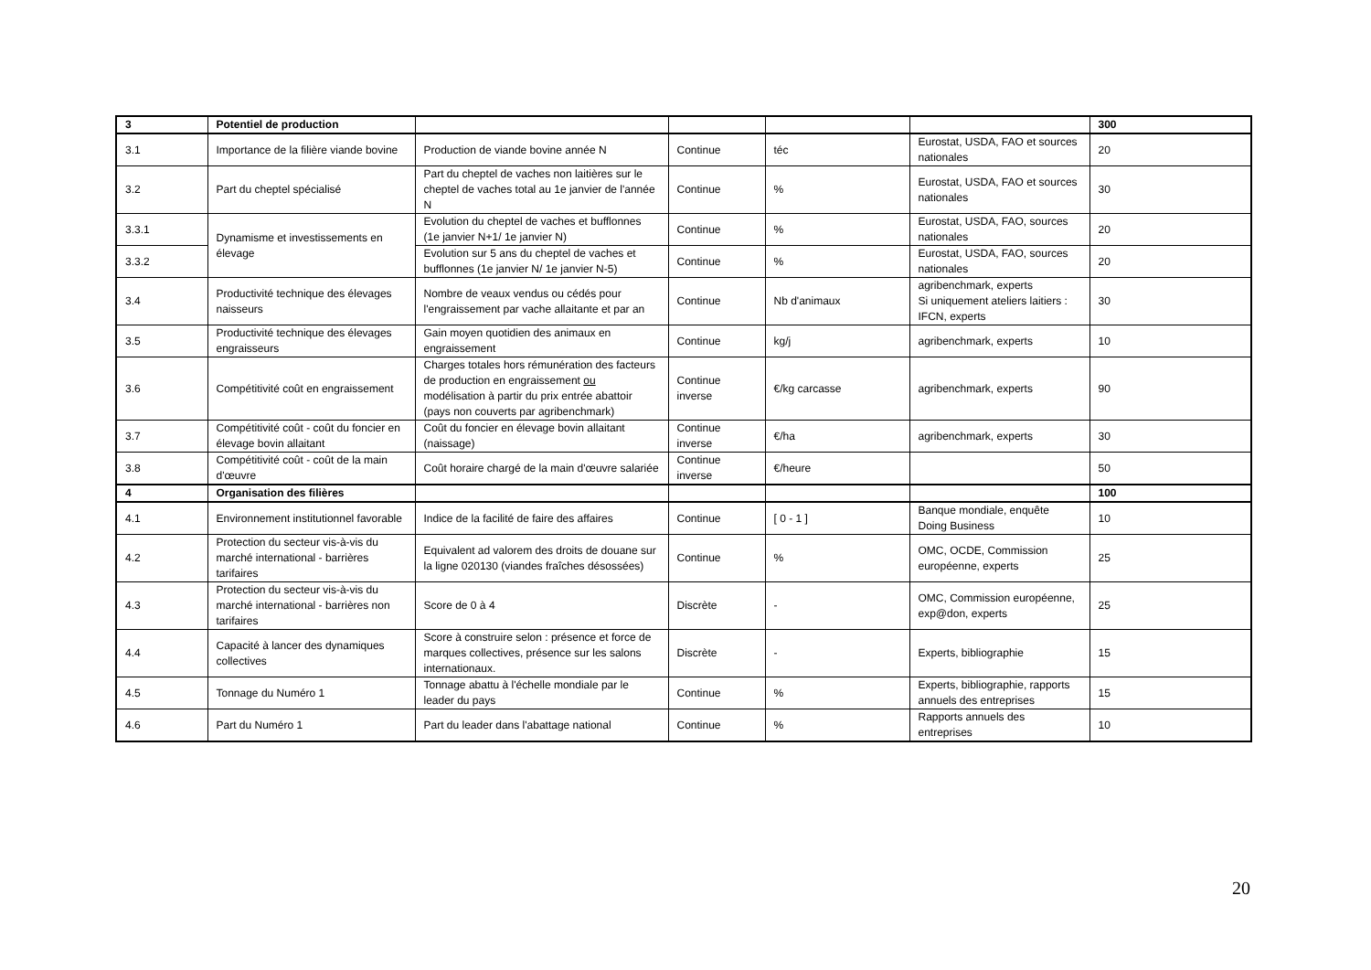| 3 | Potentiel de production | | | | | 300 |
| 3.1 | Importance de la filière viande bovine | Production de viande bovine année N | Continue | téc | Eurostat, USDA, FAO et sources nationales | 20 |
| 3.2 | Part du cheptel spécialisé | Part du cheptel de vaches non laitières sur le cheptel de vaches total au 1e janvier de l'année N | Continue | % | Eurostat, USDA, FAO et sources nationales | 30 |
| 3.3.1 | Dynamisme et investissements en élevage | Evolution du cheptel de vaches et bufflonnes (1e janvier N+1/ 1e janvier N) | Continue | % | Eurostat, USDA, FAO, sources nationales | 20 |
| 3.3.2 | | Evolution sur 5 ans du cheptel de vaches et bufflonnes (1e janvier N/ 1e janvier N-5) | Continue | % | Eurostat, USDA, FAO, sources nationales | 20 |
| 3.4 | Productivité technique des élevages naisseurs | Nombre de veaux vendus ou cédés pour l'engraissement par vache allaitante et par an | Continue | Nb d'animaux | agribenchmark, experts Si uniquement ateliers laitiers : IFCN, experts | 30 |
| 3.5 | Productivité technique des élevages engraisseurs | Gain moyen quotidien des animaux en engraissement | Continue | kg/j | agribenchmark, experts | 10 |
| 3.6 | Compétitivité coût en engraissement | Charges totales hors rémunération des facteurs de production en engraissement ou modélisation à partir du prix entrée abattoir (pays non couverts par agribenchmark) | Continue inverse | €/kg carcasse | agribenchmark, experts | 90 |
| 3.7 | Compétitivité coût - coût du foncier en élevage bovin allaitant | Coût du foncier en élevage bovin allaitant (naissage) | Continue inverse | €/ha | agribenchmark, experts | 30 |
| 3.8 | Compétitivité coût - coût de la main d'œuvre | Coût horaire chargé de la main d'œuvre salariée | Continue inverse | €/heure | | 50 |
| 4 | Organisation des filières | | | | | 100 |
| 4.1 | Environnement institutionnel favorable | Indice de la facilité de faire des affaires | Continue | [ 0 - 1 ] | Banque mondiale, enquête Doing Business | 10 |
| 4.2 | Protection du secteur vis-à-vis du marché international - barrières tarifaires | Equivalent ad valorem des droits de douane sur la ligne 020130 (viandes fraîches désossées) | Continue | % | OMC, OCDE, Commission européenne, experts | 25 |
| 4.3 | Protection du secteur vis-à-vis du marché international - barrières non tarifaires | Score de 0 à 4 | Discrète | - | OMC, Commission européenne, exp@don, experts | 25 |
| 4.4 | Capacité à lancer des dynamiques collectives | Score à construire selon : présence et force de marques collectives, présence sur les salons internationaux. | Discrète | - | Experts, bibliographie | 15 |
| 4.5 | Tonnage du Numéro 1 | Tonnage abattu à l'échelle mondiale par le leader du pays | Continue | % | Experts, bibliographie, rapports annuels des entreprises | 15 |
| 4.6 | Part du Numéro 1 | Part du leader dans l'abattage national | Continue | % | Rapports annuels des entreprises | 10 |
20